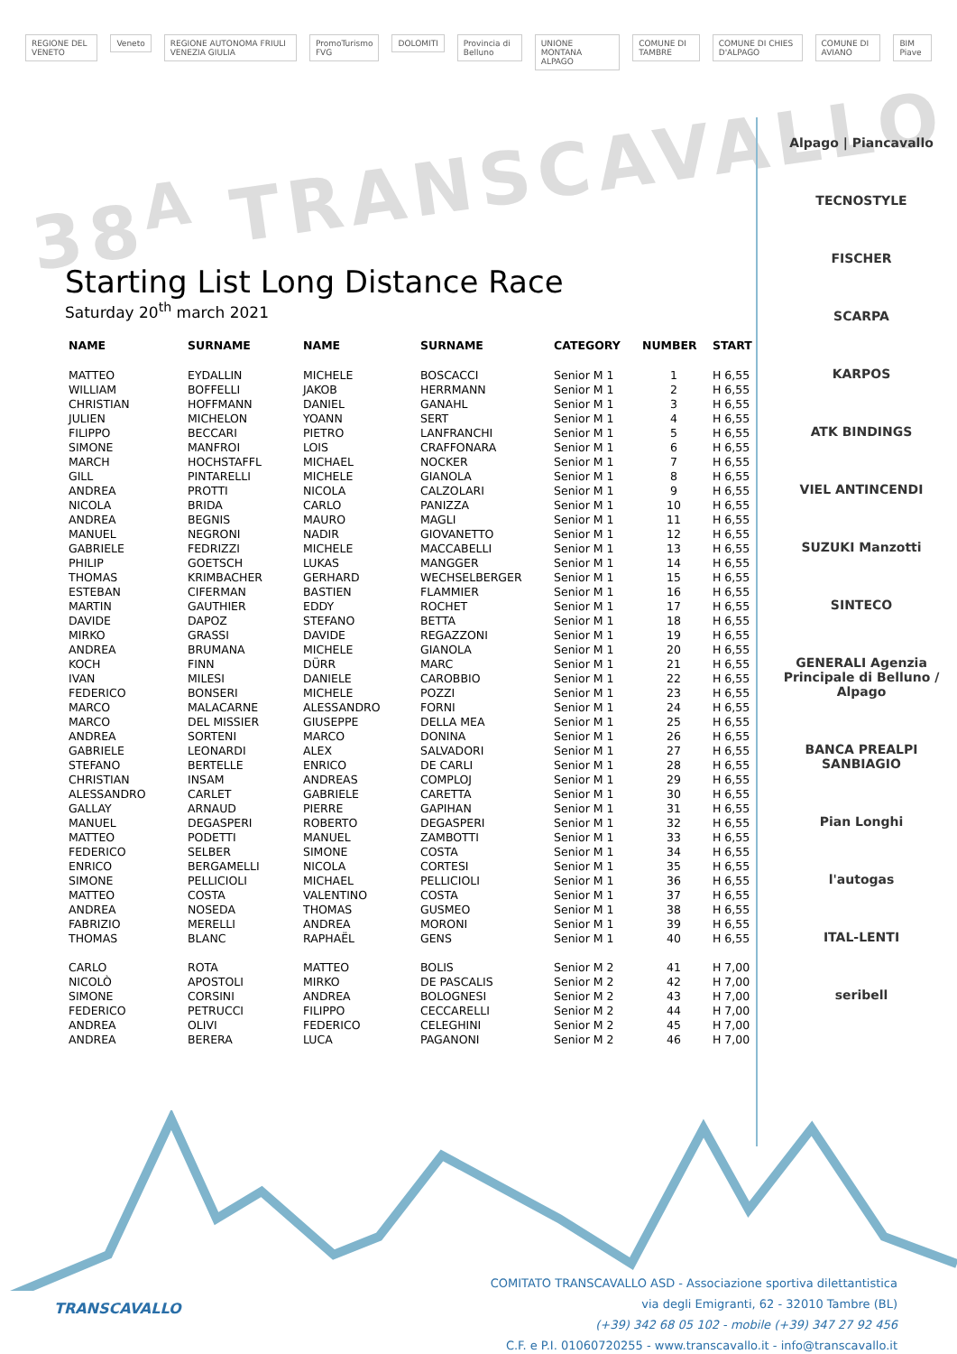REGIONE DEL VENETO Veneto REGIONE AUTONOMA FRIULI VENEZIA GIULIA PromoTurismo FVG DOLOMITI Provincia di Belluno UNIONE MONTANA ALPAGO COMUNE DI TAMBRE COMUNE DI CHIES D'ALPAGO COMUNE DI AVIANO BIM Piave
38<sup>A</sup> TRANSCAVALLO
Alpago | Piancavallo
TECNOSTYLE
FISCHER
SCARPA
KARPOS
ATK BINDINGS
VIEL ANTINCENDI
SUZUKI Manzotti
SINTECO
GENERALI Agenzia Principale di Belluno / Alpago
BANCA PREALPI SANBIAGIO
Pian Longhi
l'autogas
ITAL-LENTI
seribell
Starting List Long Distance Race
Saturday 20<sup>th</sup> march 2021
| NAME | SURNAME | NAME | SURNAME | CATEGORY | NUMBER | START |
| --- | --- | --- | --- | --- | --- | --- |
| MATTEO | EYDALLIN | MICHELE | BOSCACCI | Senior M 1 | 1 | H 6,55 |
| WILLIAM | BOFFELLI | JAKOB | HERRMANN | Senior M 1 | 2 | H 6,55 |
| CHRISTIAN | HOFFMANN | DANIEL | GANAHL | Senior M 1 | 3 | H 6,55 |
| JULIEN | MICHELON | YOANN | SERT | Senior M 1 | 4 | H 6,55 |
| FILIPPO | BECCARI | PIETRO | LANFRANCHI | Senior M 1 | 5 | H 6,55 |
| SIMONE | MANFROI | LOIS | CRAFFONARA | Senior M 1 | 6 | H 6,55 |
| MARCH | HOCHSTAFFL | MICHAEL | NOCKER | Senior M 1 | 7 | H 6,55 |
| GILL | PINTARELLI | MICHELE | GIANOLA | Senior M 1 | 8 | H 6,55 |
| ANDREA | PROTTI | NICOLA | CALZOLARI | Senior M 1 | 9 | H 6,55 |
| NICOLA | BRIDA | CARLO | PANIZZA | Senior M 1 | 10 | H 6,55 |
| ANDREA | BEGNIS | MAURO | MAGLI | Senior M 1 | 11 | H 6,55 |
| MANUEL | NEGRONI | NADIR | GIOVANETTO | Senior M 1 | 12 | H 6,55 |
| GABRIELE | FEDRIZZI | MICHELE | MACCABELLI | Senior M 1 | 13 | H 6,55 |
| PHILIP | GOETSCH | LUKAS | MANGGER | Senior M 1 | 14 | H 6,55 |
| THOMAS | KRIMBACHER | GERHARD | WECHSELBERGER | Senior M 1 | 15 | H 6,55 |
| ESTEBAN | CIFERMAN | BASTIEN | FLAMMIER | Senior M 1 | 16 | H 6,55 |
| MARTIN | GAUTHIER | EDDY | ROCHET | Senior M 1 | 17 | H 6,55 |
| DAVIDE | DAPOZ | STEFANO | BETTA | Senior M 1 | 18 | H 6,55 |
| MIRKO | GRASSI | DAVIDE | REGAZZONI | Senior M 1 | 19 | H 6,55 |
| ANDREA | BRUMANA | MICHELE | GIANOLA | Senior M 1 | 20 | H 6,55 |
| KOCH | FINN | DÜRR | MARC | Senior M 1 | 21 | H 6,55 |
| IVAN | MILESI | DANIELE | CAROBBIO | Senior M 1 | 22 | H 6,55 |
| FEDERICO | BONSERI | MICHELE | POZZI | Senior M 1 | 23 | H 6,55 |
| MARCO | MALACARNE | ALESSANDRO | FORNI | Senior M 1 | 24 | H 6,55 |
| MARCO | DEL MISSIER | GIUSEPPE | DELLA MEA | Senior M 1 | 25 | H 6,55 |
| ANDREA | SORTENI | MARCO | DONINA | Senior M 1 | 26 | H 6,55 |
| GABRIELE | LEONARDI | ALEX | SALVADORI | Senior M 1 | 27 | H 6,55 |
| STEFANO | BERTELLE | ENRICO | DE CARLI | Senior M 1 | 28 | H 6,55 |
| CHRISTIAN | INSAM | ANDREAS | COMPLOJ | Senior M 1 | 29 | H 6,55 |
| ALESSANDRO | CARLET | GABRIELE | CARETTA | Senior M 1 | 30 | H 6,55 |
| GALLAY | ARNAUD | PIERRE | GAPIHAN | Senior M 1 | 31 | H 6,55 |
| MANUEL | DEGASPERI | ROBERTO | DEGASPERI | Senior M 1 | 32 | H 6,55 |
| MATTEO | PODETTI | MANUEL | ZAMBOTTI | Senior M 1 | 33 | H 6,55 |
| FEDERICO | SELBER | SIMONE | COSTA | Senior M 1 | 34 | H 6,55 |
| ENRICO | BERGAMELLI | NICOLA | CORTESI | Senior M 1 | 35 | H 6,55 |
| SIMONE | PELLICIOLI | MICHAEL | PELLICIOLI | Senior M 1 | 36 | H 6,55 |
| MATTEO | COSTA | VALENTINO | COSTA | Senior M 1 | 37 | H 6,55 |
| ANDREA | NOSEDA | THOMAS | GUSMEO | Senior M 1 | 38 | H 6,55 |
| FABRIZIO | MERELLI | ANDREA | MORONI | Senior M 1 | 39 | H 6,55 |
| THOMAS | BLANC | RAPHAËL | GENS | Senior M 1 | 40 | H 6,55 |
| CARLO | ROTA | MATTEO | BOLIS | Senior M 2 | 41 | H 7,00 |
| NICOLÒ | APOSTOLI | MIRKO | DE PASCALIS | Senior M 2 | 42 | H 7,00 |
| SIMONE | CORSINI | ANDREA | BOLOGNESI | Senior M 2 | 43 | H 7,00 |
| FEDERICO | PETRUCCI | FILIPPO | CECCARELLI | Senior M 2 | 44 | H 7,00 |
| ANDREA | OLIVI | FEDERICO | CELEGHINI | Senior M 2 | 45 | H 7,00 |
| ANDREA | BERERA | LUCA | PAGANONI | Senior M 2 | 46 | H 7,00 |
TRANSCAVALLO
COMITATO TRANSCAVALLO ASD - Associazione sportiva dilettantistica
via degli Emigranti, 62 - 32010 Tambre (BL)
(+39) 342 68 05 102 - mobile (+39) 347 27 92 456
C.F. e P.I. 01060720255 - www.transcavallo.it - info@transcavallo.it